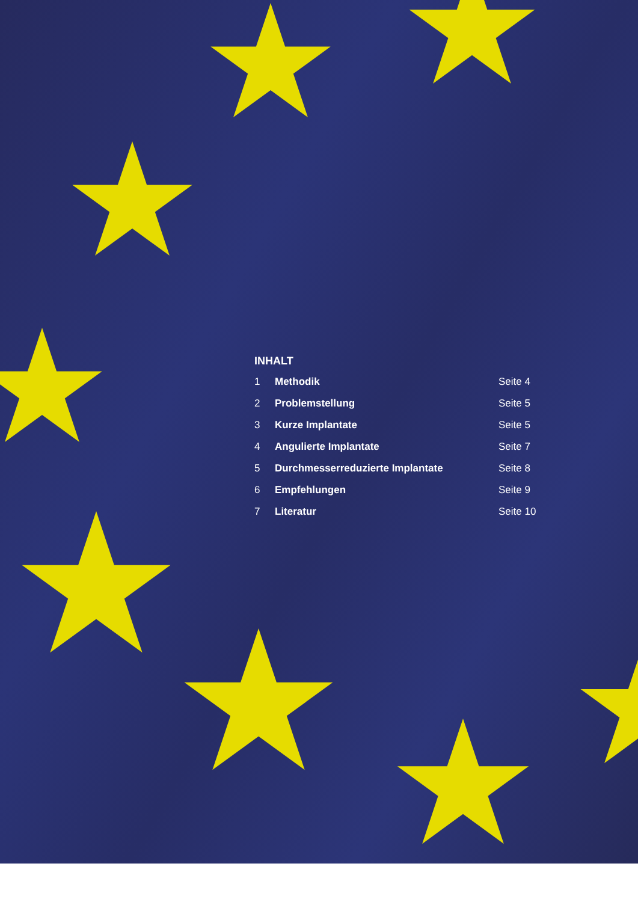INHALT
| 1 | Methodik | Seite 4 |
| 2 | Problemstellung | Seite 5 |
| 3 | Kurze Implantate | Seite 5 |
| 4 | Angulierte Implantate | Seite 7 |
| 5 | Durchmesserreduzierte Implantate | Seite 8 |
| 6 | Empfehlungen | Seite 9 |
| 7 | Literatur | Seite 10 |